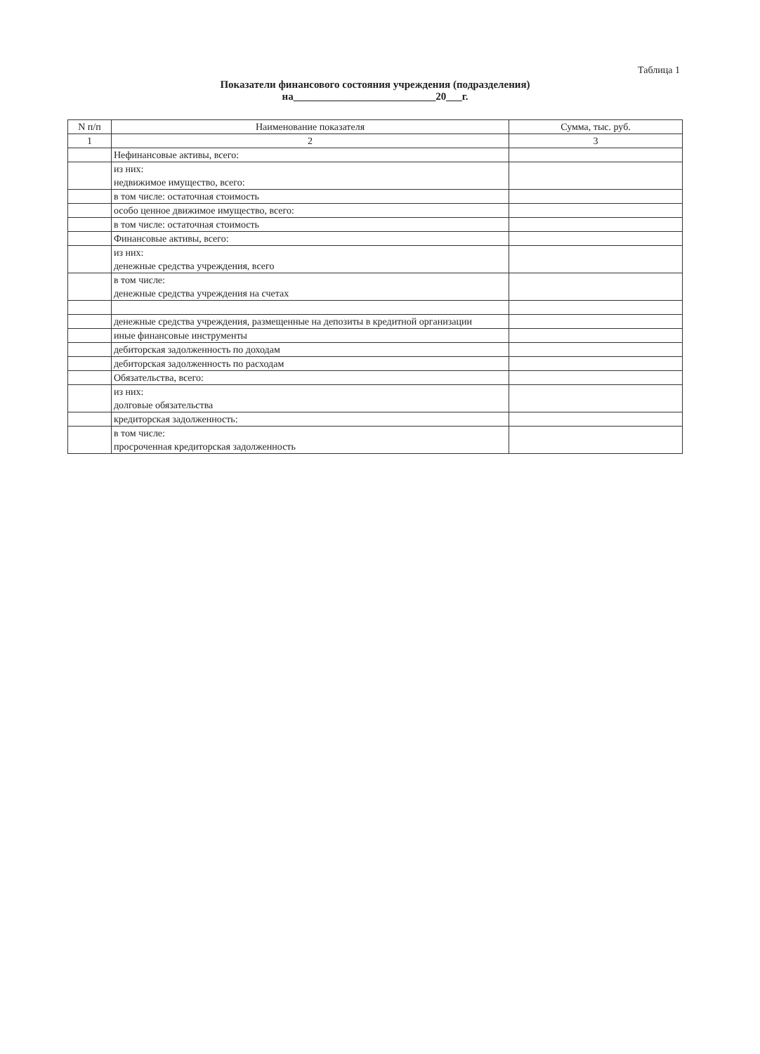Таблица 1
Показатели финансового состояния учреждения (подразделения)
на___________________________20___г.
| N п/п | Наименование показателя | Сумма, тыс. руб. |
| --- | --- | --- |
| 1 | 2 | 3 |
| | Нефинансовые активы, всего: | |
| | из них: недвижимое имущество, всего: | |
| | в том числе: остаточная стоимость | |
| | особо ценное движимое имущество, всего: | |
| | в том числе: остаточная стоимость | |
| | Финансовые активы, всего: | |
| | из них: денежные средства учреждения, всего | |
| | в том числе: денежные средства учреждения на счетах | |
| | денежные средства учреждения, размещенные на депозиты в кредитной организации | |
| | иные финансовые инструменты | |
| | дебиторская задолженность по доходам | |
| | дебиторская задолженность по расходам | |
| | Обязательства, всего: | |
| | из них: долговые обязательства | |
| | кредиторская задолженность: | |
| | в том числе: просроченная кредиторская задолженность | |